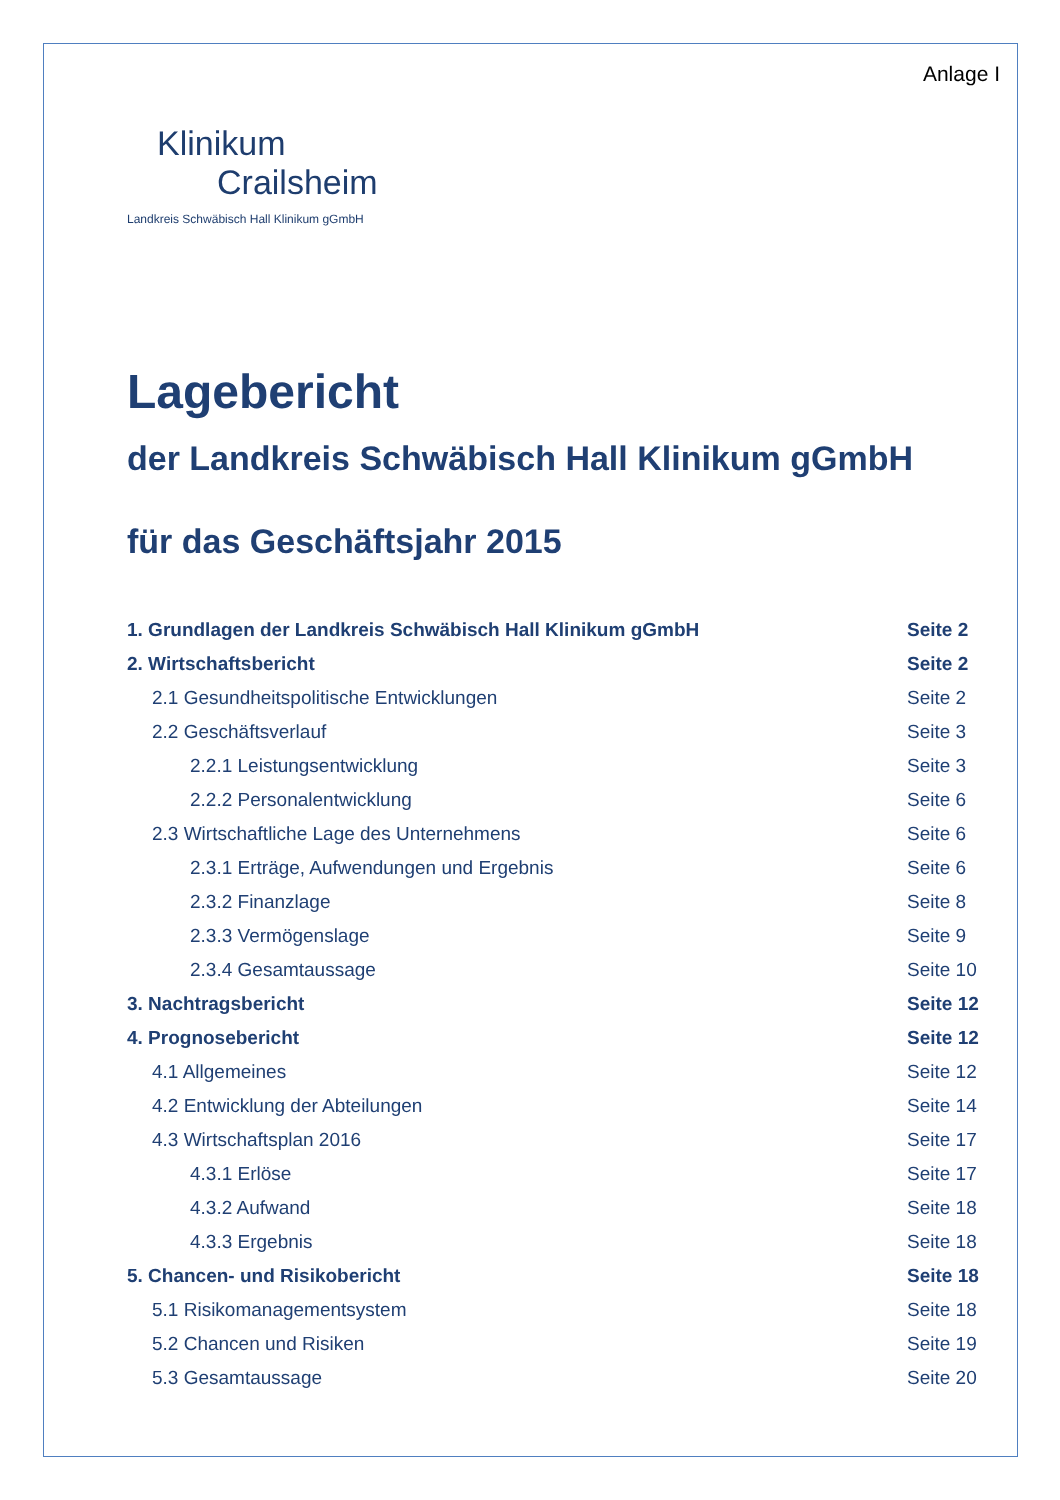Anlage I
Klinikum
Crailsheim
Landkreis Schwäbisch Hall Klinikum gGmbH
Lagebericht
der Landkreis Schwäbisch Hall Klinikum gGmbH
für das Geschäftsjahr 2015
1. Grundlagen der Landkreis Schwäbisch Hall Klinikum gGmbH Seite 2
2. Wirtschaftsbericht Seite 2
2.1 Gesundheitspolitische Entwicklungen Seite 2
2.2 Geschäftsverlauf Seite 3
2.2.1 Leistungsentwicklung Seite 3
2.2.2 Personalentwicklung Seite 6
2.3 Wirtschaftliche Lage des Unternehmens Seite 6
2.3.1 Erträge, Aufwendungen und Ergebnis Seite 6
2.3.2 Finanzlage Seite 8
2.3.3 Vermögenslage Seite 9
2.3.4 Gesamtaussage Seite 10
3. Nachtragsbericht Seite 12
4. Prognosebericht Seite 12
4.1 Allgemeines Seite 12
4.2 Entwicklung der Abteilungen Seite 14
4.3 Wirtschaftsplan 2016 Seite 17
4.3.1 Erlöse Seite 17
4.3.2 Aufwand Seite 18
4.3.3 Ergebnis Seite 18
5. Chancen- und Risikobericht Seite 18
5.1 Risikomanagementsystem Seite 18
5.2 Chancen und Risiken Seite 19
5.3 Gesamtaussage Seite 20